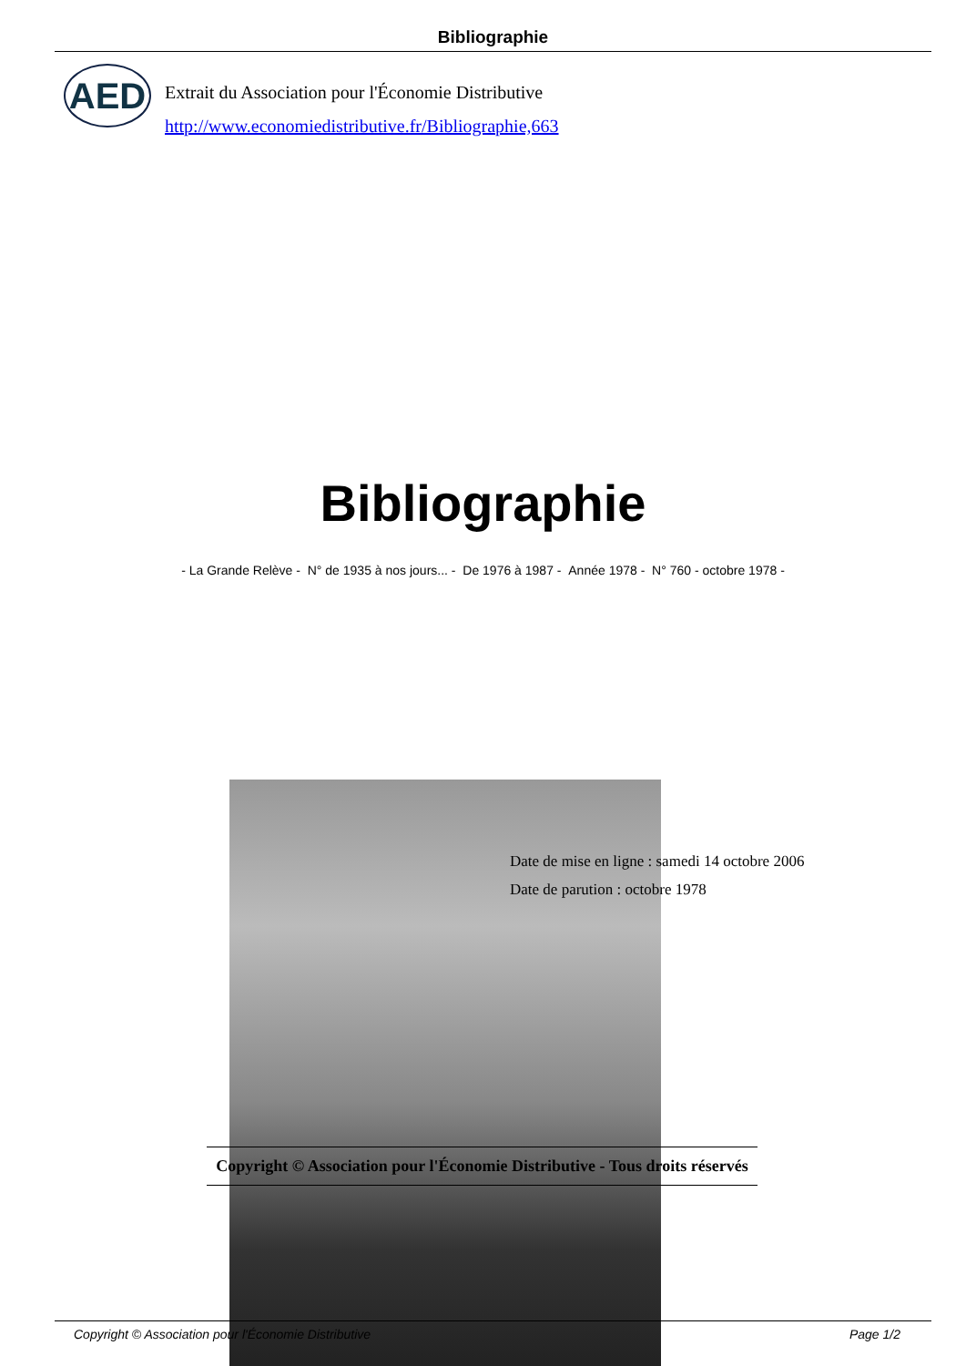Bibliographie
AED
Extrait du Association pour l'Économie Distributive
http://www.economiedistributive.fr/Bibliographie,663
Bibliographie
- La Grande Relève - N° de 1935 à nos jours... - De 1976 à 1987 - Année 1978 - N° 760 - octobre 1978 -
Date de mise en ligne : samedi 14 octobre 2006
Date de parution : octobre 1978
Copyright © Association pour l'Économie Distributive - Tous droits réservés
Copyright © Association pour l'Économie Distributive Page 1/2